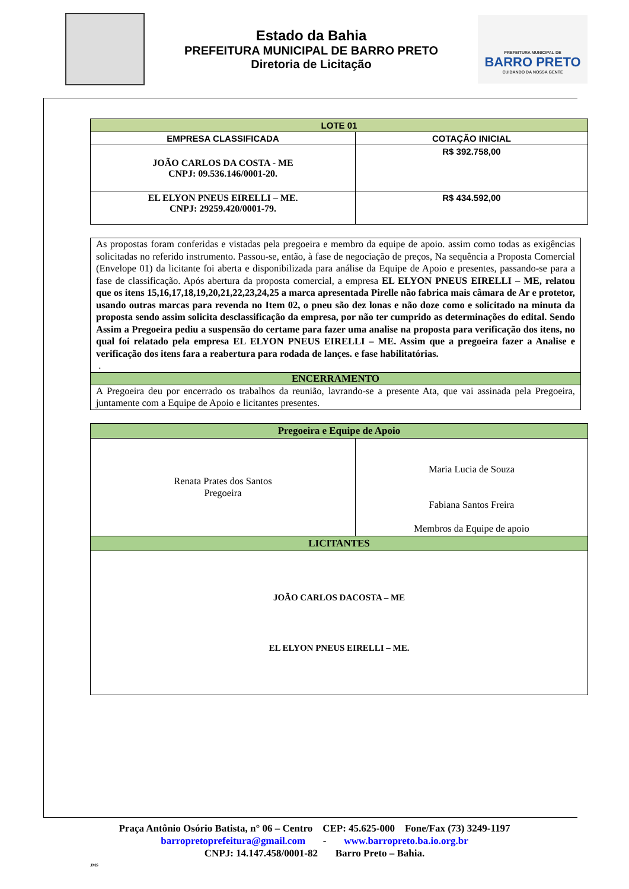Estado da Bahia
PREFEITURA MUNICIPAL DE BARRO PRETO
Diretoria de Licitação
PREFEITURA MUNICIPAL DE
BARRO PRETO
CUIDANDO DA NOSSA GENTE
| LOTE 01 | |
| --- | --- |
| EMPRESA CLASSIFICADA | COTAÇÃO INICIAL |
| JOÃO CARLOS DA COSTA - ME CNPJ: 09.536.146/0001-20. | R$ 392.758,00 |
| EL ELYON PNEUS EIRELLI – ME. CNPJ: 29259.420/0001-79. | R$ 434.592,00 |
As propostas foram conferidas e vistadas pela pregoeira e membro da equipe de apoio. assim como todas as exigências solicitadas no referido instrumento. Passou-se, então, à fase de negociação de preços, Na sequência a Proposta Comercial (Envelope 01) da licitante foi aberta e disponibilizada para análise da Equipe de Apoio e presentes, passando-se para a fase de classificação. Após abertura da proposta comercial, a empresa EL ELYON PNEUS EIRELLI – ME, relatou que os itens 15,16,17,18,19,20,21,22,23,24,25 a marca apresentada Pirelle não fabrica mais câmara de Ar e protetor, usando outras marcas para revenda no Item 02, o pneu são dez lonas e não doze como e solicitado na minuta da proposta sendo assim solicita desclassificação da empresa, por não ter cumprido as determinações do edital. Sendo Assim a Pregoeira pediu a suspensão do certame para fazer uma analise na proposta para verificação dos itens, no qual foi relatado pela empresa EL ELYON PNEUS EIRELLI – ME. Assim que a pregoeira fazer a Analise e verificação dos itens fara a reabertura para rodada de lançes. e fase habilitatórias.
.
ENCERRAMENTO
A Pregoeira deu por encerrado os trabalhos da reunião, lavrando-se a presente Ata, que vai assinada pela Pregoeira, juntamente com a Equipe de Apoio e licitantes presentes.
| Pregoeira e Equipe de Apoio | |
| --- | --- |
| Renata Prates dos Santos Pregoeira | Maria Lucia de Souza Fabiana Santos Freira Membros da Equipe de apoio |
| LICITANTES | |
| JOÃO CARLOS DACOSTA – ME EL ELYON PNEUS EIRELLI – ME. | |
Praça Antônio Osório Batista, n° 06 – Centro CEP: 45.625-000 Fone/Fax (73) 3249-1197
barropretoprefeitura@gmail.com - www.barropreto.ba.io.org.br
CNPJ: 14.147.458/0001-82 Barro Preto – Bahia.
JMS